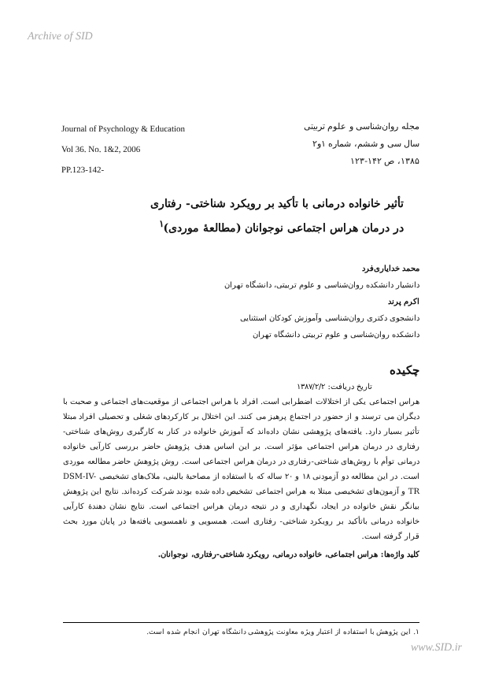Archive of SID
Journal of Psychology & Education
Vol 36. No. 1&2, 2006
PP.123-142-
مجله روان‌شناسی و علوم تربیتی
سال سی و ششم، شماره ۱و۲
۱۳۸۵، ص ۱۴۲-۱۲۳
تأثیر خانواده درمانی با تأکید بر رویکرد شناختی- رفتاری
در درمان هراس اجتماعی نوجوانان (مطالعهٔ موردی)<sup>۱</sup>
محمد خدایاری‌فرد
دانشیار دانشکده روان‌شناسی و علوم تربیتی، دانشگاه تهران
اکرم پرند
دانشجوی دکتری روان‌شناسی وآموزش کودکان استثنایی
دانشکده روان‌شناسی و علوم تربیتی دانشگاه تهران
چکیده
تاریخ دریافت: ۱۳۸۷/۲/۲
هراس اجتماعی یکی از اختلالات اضطرابی است. افراد با هراس اجتماعی از موقعیت‌های اجتماعی و صحبت با دیگران می ترسند و از حضور در اجتماع پرهیز می کنند. این اختلال بر کارکردهای شغلی و تحصیلی افراد مبتلا تأثیر بسیار دارد. یافته‌های پژوهشی نشان داده‌اند که آموزش خانواده در کنار به کارگیری روش‌های شناختی-رفتاری در درمان هراس اجتماعی مؤثر است. بر این اساس هدف پژوهش حاضر بررسی کارآیی خانواده درمانی توأم با روش‌های شناختی-رفتاری در درمان هراس اجتماعی است. روش پژوهش حاضر مطالعه موردی است. در این مطالعه دو آزمودنی ۱۸ و ۲۰ ساله که با استفاده از مصاحبهٔ بالینی، ملاک‌های تشخیصی DSM-IV-TR و آزمون‌های تشخیصی مبتلا به هراس اجتماعی تشخیص داده شده بودند شرکت کرده‌اند. نتایج این پژوهش بیانگر نقش خانواده در ایجاد، نگهداری و در نتیجه درمان هراس اجتماعی است. نتایج نشان دهندهٔ کارآیی خانواده درمانی باتأکید بر رویکرد شناختی- رفتاری است. همسویی و ناهمسویی یافته‌ها در پایان مورد بحث قرار گرفته است.
کلید واژه‌ها: هراس اجتماعی، خانواده درمانی، رویکرد شناختی-رفتاری، نوجوانان.
۱. این پژوهش با استفاده از اعتبار ویژه معاونت پژوهشی دانشگاه تهران انجام شده است.
www.SID.ir